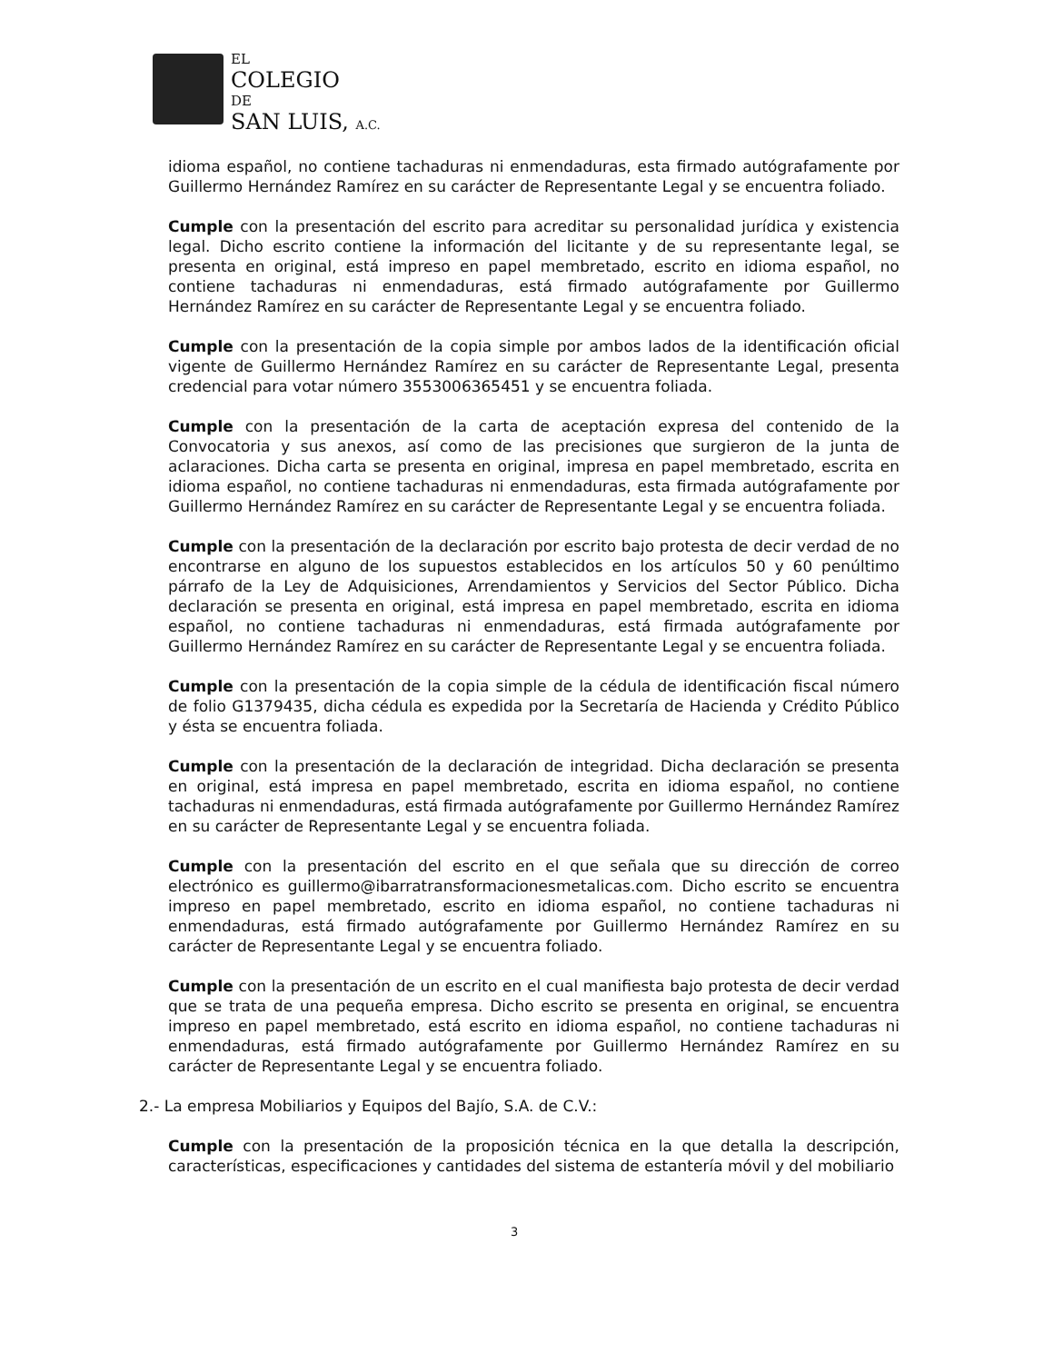EL
COLEGIO
DE
SAN LUIS, A.C.
idioma español, no contiene tachaduras ni enmendaduras, esta firmado autógrafamente por Guillermo Hernández Ramírez en su carácter de Representante Legal y se encuentra foliado.
Cumple con la presentación del escrito para acreditar su personalidad jurídica y existencia legal. Dicho escrito contiene la información del licitante y de su representante legal, se presenta en original, está impreso en papel membretado, escrito en idioma español, no contiene tachaduras ni enmendaduras, está firmado autógrafamente por Guillermo Hernández Ramírez en su carácter de Representante Legal y se encuentra foliado.
Cumple con la presentación de la copia simple por ambos lados de la identificación oficial vigente de Guillermo Hernández Ramírez en su carácter de Representante Legal, presenta credencial para votar número 3553006365451 y se encuentra foliada.
Cumple con la presentación de la carta de aceptación expresa del contenido de la Convocatoria y sus anexos, así como de las precisiones que surgieron de la junta de aclaraciones. Dicha carta se presenta en original, impresa en papel membretado, escrita en idioma español, no contiene tachaduras ni enmendaduras, esta firmada autógrafamente por Guillermo Hernández Ramírez en su carácter de Representante Legal y se encuentra foliada.
Cumple con la presentación de la declaración por escrito bajo protesta de decir verdad de no encontrarse en alguno de los supuestos establecidos en los artículos 50 y 60 penúltimo párrafo de la Ley de Adquisiciones, Arrendamientos y Servicios del Sector Público. Dicha declaración se presenta en original, está impresa en papel membretado, escrita en idioma español, no contiene tachaduras ni enmendaduras, está firmada autógrafamente por Guillermo Hernández Ramírez en su carácter de Representante Legal y se encuentra foliada.
Cumple con la presentación de la copia simple de la cédula de identificación fiscal número de folio G1379435, dicha cédula es expedida por la Secretaría de Hacienda y Crédito Público y ésta se encuentra foliada.
Cumple con la presentación de la declaración de integridad. Dicha declaración se presenta en original, está impresa en papel membretado, escrita en idioma español, no contiene tachaduras ni enmendaduras, está firmada autógrafamente por Guillermo Hernández Ramírez en su carácter de Representante Legal y se encuentra foliada.
Cumple con la presentación del escrito en el que señala que su dirección de correo electrónico es guillermo@ibarratransformacionesmetalicas.com. Dicho escrito se encuentra impreso en papel membretado, escrito en idioma español, no contiene tachaduras ni enmendaduras, está firmado autógrafamente por Guillermo Hernández Ramírez en su carácter de Representante Legal y se encuentra foliado.
Cumple con la presentación de un escrito en el cual manifiesta bajo protesta de decir verdad que se trata de una pequeña empresa. Dicho escrito se presenta en original, se encuentra impreso en papel membretado, está escrito en idioma español, no contiene tachaduras ni enmendaduras, está firmado autógrafamente por Guillermo Hernández Ramírez en su carácter de Representante Legal y se encuentra foliado.
2.- La empresa Mobiliarios y Equipos del Bajío, S.A. de C.V.:
Cumple con la presentación de la proposición técnica en la que detalla la descripción, características, especificaciones y cantidades del sistema de estantería móvil y del mobiliario
3